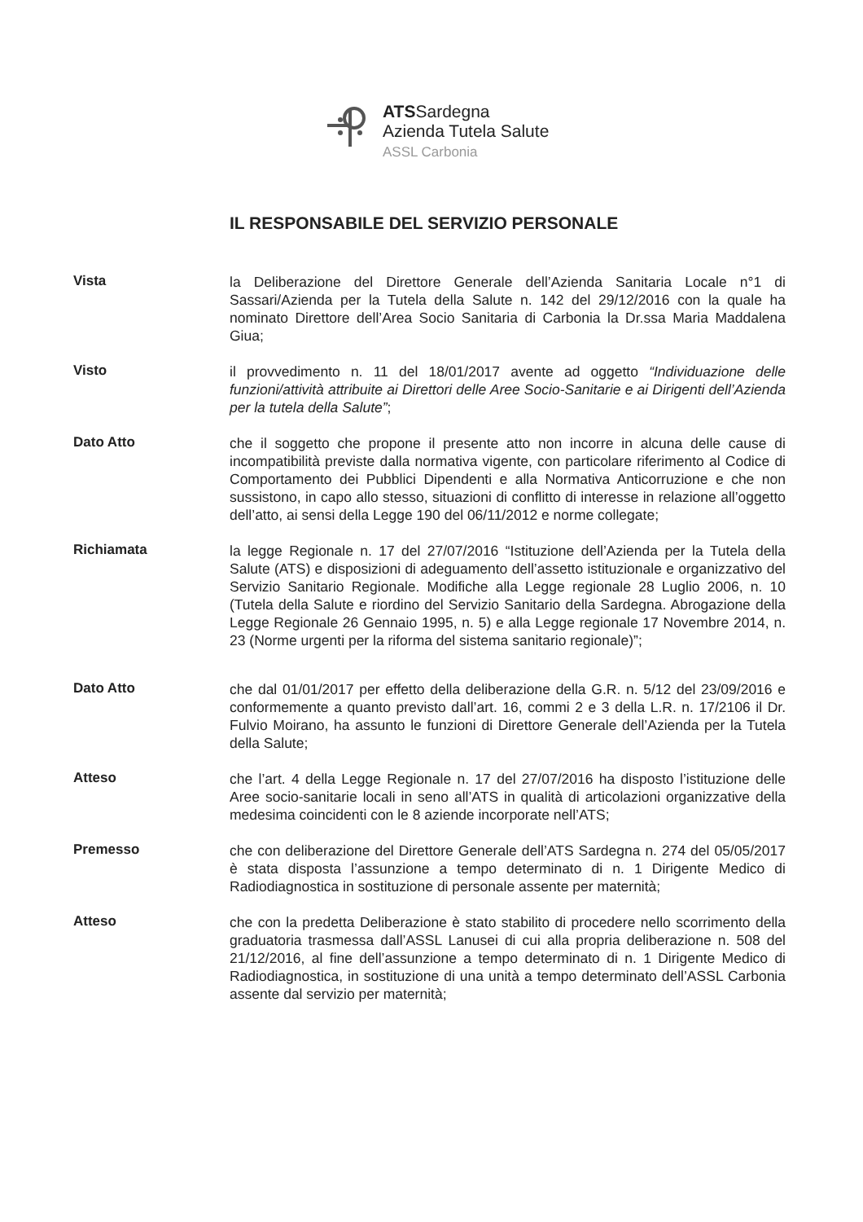ATSSardegna
Azienda Tutela Salute
ASSL Carbonia
IL RESPONSABILE DEL SERVIZIO PERSONALE
Vista
la Deliberazione del Direttore Generale dell’Azienda Sanitaria Locale n°1 di Sassari/Azienda per la Tutela della Salute n. 142 del 29/12/2016 con la quale ha nominato Direttore dell’Area Socio Sanitaria di Carbonia la Dr.ssa Maria Maddalena Giua;
Visto
il provvedimento n. 11 del 18/01/2017 avente ad oggetto “Individuazione delle funzioni/attività attribuite ai Direttori delle Aree Socio-Sanitarie e ai Dirigenti dell’Azienda per la tutela della Salute”;
Dato Atto
che il soggetto che propone il presente atto non incorre in alcuna delle cause di incompatibilità previste dalla normativa vigente, con particolare riferimento al Codice di Comportamento dei Pubblici Dipendenti e alla Normativa Anticorruzione e che non sussistono, in capo allo stesso, situazioni di conflitto di interesse in relazione all’oggetto dell’atto, ai sensi della Legge 190 del 06/11/2012 e norme collegate;
Richiamata
la legge Regionale n. 17 del 27/07/2016 “Istituzione dell’Azienda per la Tutela della Salute (ATS) e disposizioni di adeguamento dell’assetto istituzionale e organizzativo del Servizio Sanitario Regionale. Modifiche alla Legge regionale 28 Luglio 2006, n. 10 (Tutela della Salute e riordino del Servizio Sanitario della Sardegna. Abrogazione della Legge Regionale 26 Gennaio 1995, n. 5) e alla Legge regionale 17 Novembre 2014, n. 23 (Norme urgenti per la riforma del sistema sanitario regionale)”;
Dato Atto
che dal 01/01/2017 per effetto della deliberazione della G.R. n. 5/12 del 23/09/2016 e conformemente a quanto previsto dall’art. 16, commi 2 e 3 della L.R. n. 17/2106 il Dr. Fulvio Moirano, ha assunto le funzioni di Direttore Generale dell’Azienda per la Tutela della Salute;
Atteso
che l’art. 4 della Legge Regionale n. 17 del 27/07/2016 ha disposto l’istituzione delle Aree socio-sanitarie locali in seno all’ATS in qualità di articolazioni organizzative della medesima coincidenti con le 8 aziende incorporate nell’ATS;
Premesso
che con deliberazione del Direttore Generale dell’ATS Sardegna n. 274 del 05/05/2017 è stata disposta l’assunzione a tempo determinato di n. 1 Dirigente Medico di Radiodiagnostica in sostituzione di personale assente per maternità;
Atteso
che con la predetta Deliberazione è stato stabilito di procedere nello scorrimento della graduatoria trasmessa dall’ASSL Lanusei di cui alla propria deliberazione n. 508 del 21/12/2016, al fine dell’assunzione a tempo determinato di n. 1 Dirigente Medico di Radiodiagnostica, in sostituzione di una unità a tempo determinato dell’ASSL Carbonia assente dal servizio per maternità;